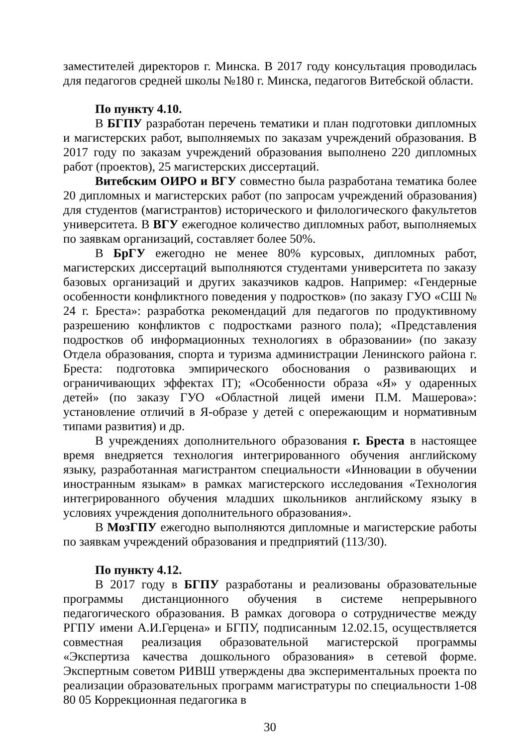заместителей директоров г. Минска. В 2017 году консультация проводилась для педагогов средней школы №180 г. Минска, педагогов Витебской области.
По пункту 4.10.
В БГПУ разработан перечень тематики и план подготовки дипломных и магистерских работ, выполняемых по заказам учреждений образования. В 2017 году по заказам учреждений образования выполнено 220 дипломных работ (проектов), 25 магистерских диссертаций.
Витебским ОИРО и ВГУ совместно была разработана тематика более 20 дипломных и магистерских работ (по запросам учреждений образования) для студентов (магистрантов) исторического и филологического факультетов университета. В ВГУ ежегодное количество дипломных работ, выполняемых по заявкам организаций, составляет более 50%.
В БрГУ ежегодно не менее 80% курсовых, дипломных работ, магистерских диссертаций выполняются студентами университета по заказу базовых организаций и других заказчиков кадров. Например: «Гендерные особенности конфликтного поведения у подростков» (по заказу ГУО «СШ № 24 г. Бреста»: разработка рекомендаций для педагогов по продуктивному разрешению конфликтов с подростками разного пола); «Представления подростков об информационных технологиях в образовании» (по заказу Отдела образования, спорта и туризма администрации Ленинского района г. Бреста: подготовка эмпирического обоснования о развивающих и ограничивающих эффектах IT); «Особенности образа «Я» у одаренных детей» (по заказу ГУО «Областной лицей имени П.М. Машерова»: установление отличий в Я-образе у детей с опережающим и нормативным типами развития) и др.
В учреждениях дополнительного образования г. Бреста в настоящее время внедряется технология интегрированного обучения английскому языку, разработанная магистрантом специальности «Инновации в обучении иностранным языкам» в рамках магистерского исследования «Технология интегрированного обучения младших школьников английскому языку в условиях учреждения дополнительного образования».
В МозГПУ ежегодно выполняются дипломные и магистерские работы по заявкам учреждений образования и предприятий (113/30).
По пункту 4.12.
В 2017 году в БГПУ разработаны и реализованы образовательные программы дистанционного обучения в системе непрерывного педагогического образования. В рамках договора о сотрудничестве между РГПУ имени А.И.Герцена» и БГПУ, подписанным 12.02.15, осуществляется совместная реализация образовательной магистерской программы «Экспертиза качества дошкольного образования» в сетевой форме. Экспертным советом РИВШ утверждены два экспериментальных проекта по реализации образовательных программ магистратуры по специальности 1-08 80 05 Коррекционная педагогика в
30